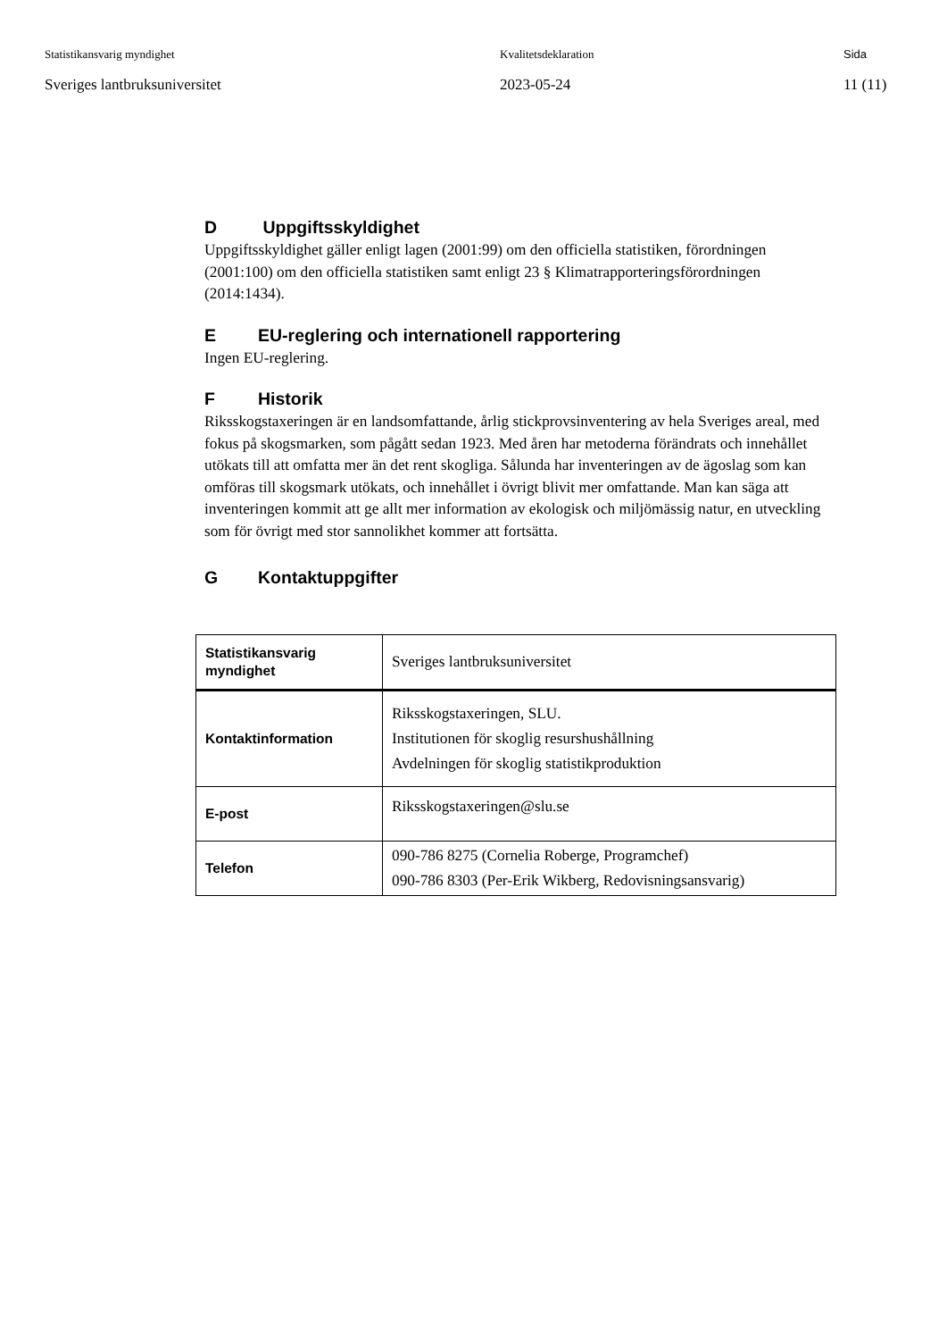Statistikansvarig myndighet
Sveriges lantbruksuniversitet
Kvalitetsdeklaration
2023-05-24
Sida
11 (11)
D Uppgiftsskyldighet
Uppgiftsskyldighet gäller enligt lagen (2001:99) om den officiella statistiken, förordningen (2001:100) om den officiella statistiken samt enligt 23 § Klimatrapporteringsförordningen (2014:1434).
E EU-reglering och internationell rapportering
Ingen EU-reglering.
F Historik
Riksskogstaxeringen är en landsomfattande, årlig stickprovsinventering av hela Sveriges areal, med fokus på skogsmarken, som pågått sedan 1923. Med åren har metoderna förändrats och innehållet utökats till att omfatta mer än det rent skogliga. Sålunda har inventeringen av de ägoslag som kan omföras till skogsmark utökats, och innehållet i övrigt blivit mer omfattande. Man kan säga att inventeringen kommit att ge allt mer information av ekologisk och miljömässig natur, en utveckling som för övrigt med stor sannolikhet kommer att fortsätta.
G Kontaktuppgifter
| Statistikansvarig myndighet | Sveriges lantbruksuniversitet |
| Kontaktinformation | Riksskogstaxeringen, SLU. Institutionen för skoglig resurshushållning Avdelningen för skoglig statistikproduktion |
| E-post | Riksskogstaxeringen@slu.se |
| Telefon | 090-786 8275 (Cornelia Roberge, Programchef) 090-786 8303 (Per-Erik Wikberg, Redovisningsansvarig) |